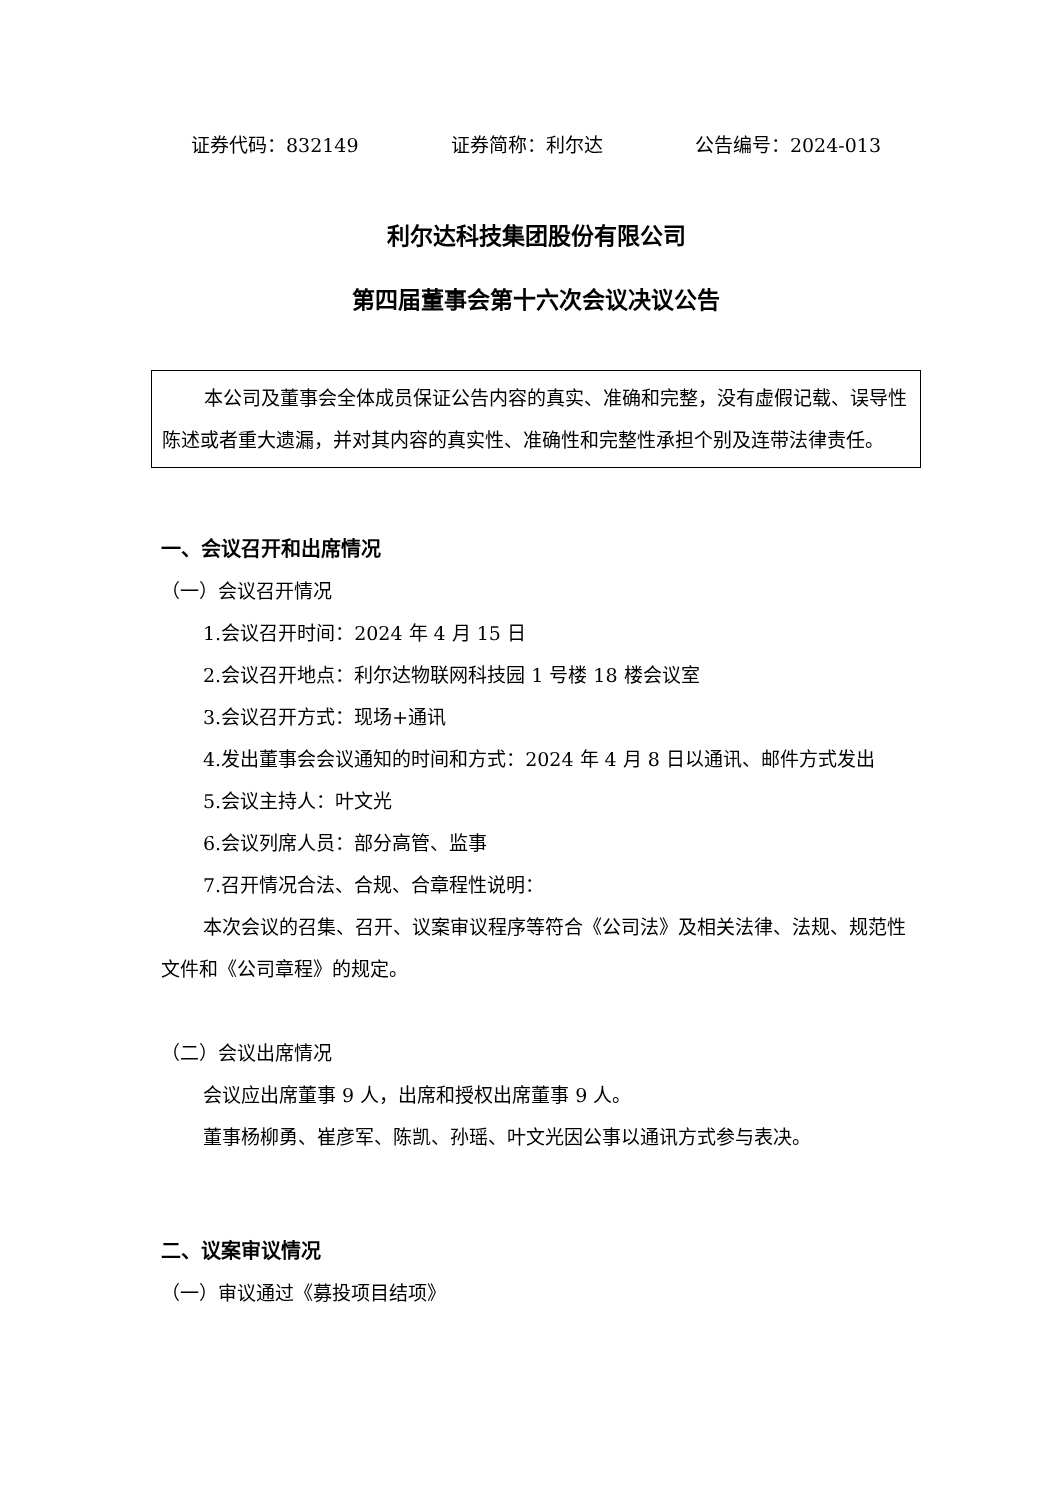证券代码：832149 证券简称：利尔达 公告编号：2024-013
利尔达科技集团股份有限公司
第四届董事会第十六次会议决议公告
本公司及董事会全体成员保证公告内容的真实、准确和完整，没有虚假记载、误导性陈述或者重大遗漏，并对其内容的真实性、准确性和完整性承担个别及连带法律责任。
一、会议召开和出席情况
（一）会议召开情况
1.会议召开时间：2024 年 4 月 15 日
2.会议召开地点：利尔达物联网科技园 1 号楼 18 楼会议室
3.会议召开方式：现场+通讯
4.发出董事会会议通知的时间和方式：2024 年 4 月 8 日以通讯、邮件方式发出
5.会议主持人：叶文光
6.会议列席人员：部分高管、监事
7.召开情况合法、合规、合章程性说明：
本次会议的召集、召开、议案审议程序等符合《公司法》及相关法律、法规、规范性文件和《公司章程》的规定。
（二）会议出席情况
会议应出席董事 9 人，出席和授权出席董事 9 人。
董事杨柳勇、崔彦军、陈凯、孙瑶、叶文光因公事以通讯方式参与表决。
二、议案审议情况
（一）审议通过《募投项目结项》